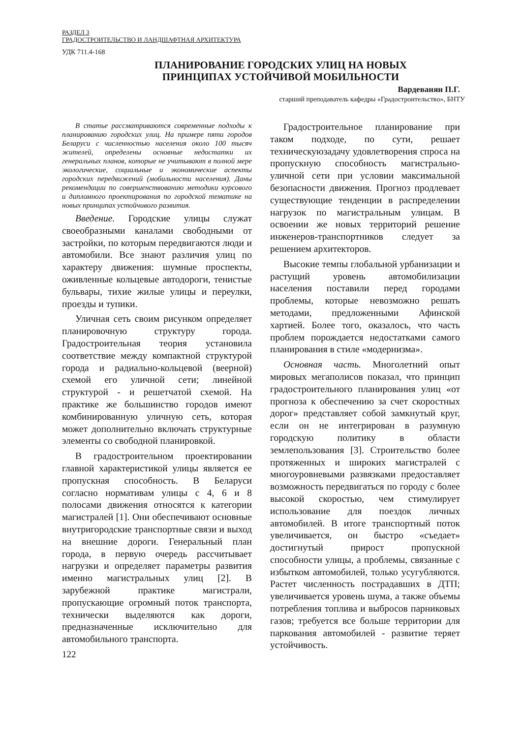РАЗДЕЛ 3
ГРАДОСТРОИТЕЛЬСТВО И ЛАНДШАФТНАЯ АРХИТЕКТУРА
УДК 711.4-168
ПЛАНИРОВАНИЕ ГОРОДСКИХ УЛИЦ НА НОВЫХ
ПРИНЦИПАХ УСТОЙЧИВОЙ МОБИЛЬНОСТИ
Вардеванян П.Г.
старший преподаватель кафедры «Градостроительство», БНТУ
В статье рассматриваются современные подходы к планированию городских улиц. На примере пяти городов Беларуси с численностью населения около 100 тысяч жителей, определены основные недостатки их генеральных планов, которые не учитывают в полной мере экологические, социальные и экономические аспекты городских передвижений (мобильности населения). Даны рекомендации по совершенствованию методики курсового и дипломного проектирования по городской тематике на новых принципах устойчивого развития.
Введение. Городские улицы служат своеобразными каналами свободными от застройки, по которым передвигаются люди и автомобили. Все знают различия улиц по характеру движения: шумные проспекты, оживленные кольцевые автодороги, тенистые бульвары, тихие жилые улицы и переулки, проезды и тупики.
Уличная сеть своим рисунком определяет планировочную структуру города. Градостроительная теория установила соответствие между компактной структурой города и радиально-кольцевой (веерной) схемой его уличной сети; линейной структурой - и решетчатой схемой. На практике же большинство городов имеют комбинированную уличную сеть, которая может дополнительно включать структурные элементы со свободной планировкой.
В градостроительном проектировании главной характеристикой улицы является ее пропускная способность. В Беларуси согласно нормативам улицы с 4, 6 и 8 полосами движения относятся к категории магистралей [1]. Они обеспечивают основные внутригородские транспортные связи и выход на внешние дороги. Генеральный план города, в первую очередь рассчитывает нагрузки и определяет параметры развития именно магистральных улиц [2]. В зарубежной практике магистрали, пропускающие огромный поток транспорта, технически выделяются как дороги, предназначенные исключительно для автомобильного транспорта.
122
Градостроительное планирование при таком подходе, по сути, решает техническуюзадачу удовлетворения спроса на пропускную способность магистрально-уличной сети при условии максимальной безопасности движения. Прогноз продлевает существующие тенденции в распределении нагрузок по магистральным улицам. В освоении же новых территорий решение инженеров-транспортников следует за решением архитекторов.
Высокие темпы глобальной урбанизации и растущий уровень автомобилизации населения поставили перед городами проблемы, которые невозможно решать методами, предложенными Афинской хартией. Более того, оказалось, что часть проблем порождается недостатками самого планирования в стиле «модернизма».
Основная часть. Многолетний опыт мировых мегаполисов показал, что принцип градостроительного планирования улиц «от прогноза к обеспечению за счет скоростных дорог» представляет собой замкнутый круг, если он не интегрирован в разумную городскую политику в области землепользования [3]. Строительство более протяженных и широких магистралей с многоуровневыми развязками предоставляет возможность передвигаться по городу с более высокой скоростью, чем стимулирует использование для поездок личных автомобилей. В итоге транспортный поток увеличивается, он быстро «съедает» достигнутый прирост пропускной способности улицы, а проблемы, связанные с избытком автомобилей, только усугубляются. Растет численность пострадавших в ДТП; увеличивается уровень шума, а также объемы потребления топлива и выбросов парниковых газов; требуется все больше территории для паркования автомобилей - развитие теряет устойчивость.